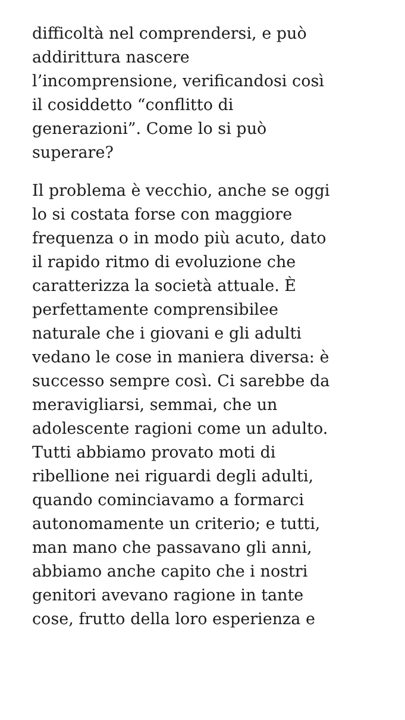difficoltà nel comprendersi, e può
addirittura nascere
l’incomprensione, verificandosi così
il cosiddetto “conflitto di
generazioni”. Come lo si può
superare?
Il problema è vecchio, anche se oggi
lo si costata forse con maggiore
frequenza o in modo più acuto, dato
il rapido ritmo di evoluzione che
caratterizza la società attuale. È
perfettamente comprensibilee
naturale che i giovani e gli adulti
vedano le cose in maniera diversa: è
successo sempre così. Ci sarebbe da
meravigliarsi, semmai, che un
adolescente ragioni come un adulto.
Tutti abbiamo provato moti di
ribellione nei riguardi degli adulti,
quando cominciavamo a formarci
autonomamente un criterio; e tutti,
man mano che passavano gli anni,
abbiamo anche capito che i nostri
genitori avevano ragione in tante
cose, frutto della loro esperienza e